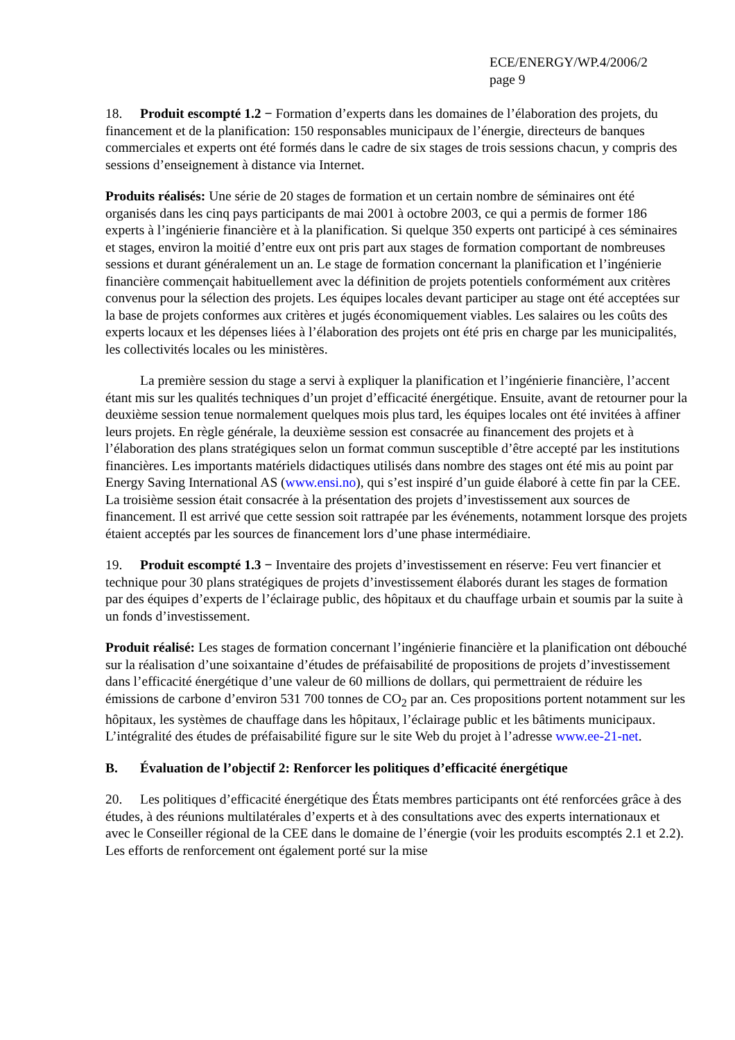ECE/ENERGY/WP.4/2006/2
page 9
18. Produit escompté 1.2 − Formation d’experts dans les domaines de l’élaboration des projets, du financement et de la planification: 150 responsables municipaux de l’énergie, directeurs de banques commerciales et experts ont été formés dans le cadre de six stages de trois sessions chacun, y compris des sessions d’enseignement à distance via Internet.
Produits réalisés: Une série de 20 stages de formation et un certain nombre de séminaires ont été organisés dans les cinq pays participants de mai 2001 à octobre 2003, ce qui a permis de former 186 experts à l’ingénierie financière et à la planification. Si quelque 350 experts ont participé à ces séminaires et stages, environ la moitié d’entre eux ont pris part aux stages de formation comportant de nombreuses sessions et durant généralement un an. Le stage de formation concernant la planification et l’ingénierie financière commençait habituellement avec la définition de projets potentiels conformément aux critères convenus pour la sélection des projets. Les équipes locales devant participer au stage ont été acceptées sur la base de projets conformes aux critères et jugés économiquement viables. Les salaires ou les coûts des experts locaux et les dépenses liées à l’élaboration des projets ont été pris en charge par les municipalités, les collectivités locales ou les ministères.
La première session du stage a servi à expliquer la planification et l’ingénierie financière, l’accent étant mis sur les qualités techniques d’un projet d’efficacité énergétique. Ensuite, avant de retourner pour la deuxième session tenue normalement quelques mois plus tard, les équipes locales ont été invitées à affiner leurs projets. En règle générale, la deuxième session est consacrée au financement des projets et à l’élaboration des plans stratégiques selon un format commun susceptible d’être accepté par les institutions financières. Les importants matériels didactiques utilisés dans nombre des stages ont été mis au point par Energy Saving International AS (www.ensi.no), qui s’est inspiré d’un guide élaboré à cette fin par la CEE. La troisième session était consacrée à la présentation des projets d’investissement aux sources de financement. Il est arrivé que cette session soit rattrapée par les événements, notamment lorsque des projets étaient acceptés par les sources de financement lors d’une phase intermédiaire.
19. Produit escompté 1.3 − Inventaire des projets d’investissement en réserve: Feu vert financier et technique pour 30 plans stratégiques de projets d’investissement élaborés durant les stages de formation par des équipes d’experts de l’éclairage public, des hôpitaux et du chauffage urbain et soumis par la suite à un fonds d’investissement.
Produit réalisé: Les stages de formation concernant l’ingénierie financière et la planification ont débouché sur la réalisation d’une soixantaine d’études de préfaisabilité de propositions de projets d’investissement dans l’efficacité énergétique d’une valeur de 60 millions de dollars, qui permettraient de réduire les émissions de carbone d’environ 531 700 tonnes de CO<sub>2</sub> par an. Ces propositions portent notamment sur les hôpitaux, les systèmes de chauffage dans les hôpitaux, l’éclairage public et les bâtiments municipaux. L’intégralité des études de préfaisabilité figure sur le site Web du projet à l’adresse www.ee-21-net.
B. Évaluation de l’objectif 2: Renforcer les politiques d’efficacité énergétique
20. Les politiques d’efficacité énergétique des États membres participants ont été renforcées grâce à des études, à des réunions multilatérales d’experts et à des consultations avec des experts internationaux et avec le Conseiller régional de la CEE dans le domaine de l’énergie (voir les produits escomptés 2.1 et 2.2). Les efforts de renforcement ont également porté sur la mise